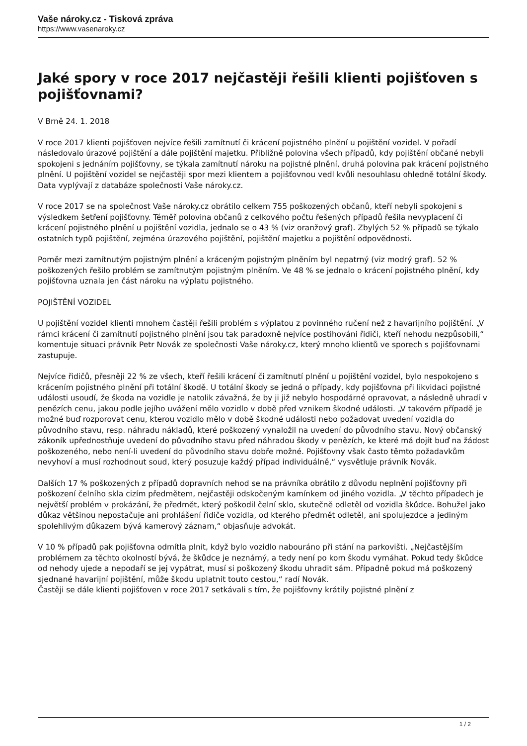Vaše nároky.cz - Tisková zpráva
https://www.vasenaroky.cz
Jaké spory v roce 2017 nejčastěji řešili klienti pojišťoven s pojišťovnami?
V Brně 24. 1. 2018
V roce 2017 klienti pojišťoven nejvíce řešili zamítnutí či krácení pojistného plnění u pojištění vozidel. V pořadí následovalo úrazové pojištění a dále pojištění majetku. Přibližně polovina všech případů, kdy pojištění občané nebyli spokojeni s jednáním pojišťovny, se týkala zamítnutí nároku na pojistné plnění, druhá polovina pak krácení pojistného plnění. U pojištění vozidel se nejčastěji spor mezi klientem a pojišťovnou vedl kvůli nesouhlasu ohledně totální škody. Data vyplývají z databáze společnosti Vaše nároky.cz.
V roce 2017 se na společnost Vaše nároky.cz obrátilo celkem 755 poškozených občanů, kteří nebyli spokojeni s výsledkem šetření pojišťovny. Téměř polovina občanů z celkového počtu řešených případů řešila nevyplacení či krácení pojistného plnění u pojištění vozidla, jednalo se o 43 % (viz oranžový graf). Zbylých 52 % případů se týkalo ostatních typů pojištění, zejména úrazového pojištění, pojištění majetku a pojištění odpovědnosti.
Poměr mezi zamítnutým pojistným plnění a kráceným pojistným plněním byl nepatrný (viz modrý graf). 52 % poškozených řešilo problém se zamítnutým pojistným plněním. Ve 48 % se jednalo o krácení pojistného plnění, kdy pojišťovna uznala jen část nároku na výplatu pojistného.
POJIŠTĚNÍ VOZIDEL
U pojištění vozidel klienti mnohem častěji řešili problém s výplatou z povinného ručení než z havarijního pojištění. „V rámci krácení či zamítnutí pojistného plnění jsou tak paradoxně nejvíce postihováni řidiči, kteří nehodu nezpůsobili,“ komentuje situaci právník Petr Novák ze společnosti Vaše nároky.cz, který mnoho klientů ve sporech s pojišťovnami zastupuje.
Nejvíce řidičů, přesněji 22 % ze všech, kteří řešili krácení či zamítnutí plnění u pojištění vozidel, bylo nespokojeno s krácením pojistného plnění při totální škodě. U totální škody se jedná o případy, kdy pojišťovna při likvidaci pojistné události usoudí, že škoda na vozidle je natolik závažná, že by ji již nebylo hospodárné opravovat, a následně uhradí v penězích cenu, jakou podle jejího uvážení mělo vozidlo v době před vznikem škodné události. „V takovém případě je možné buď rozporovat cenu, kterou vozidlo mělo v době škodné události nebo požadovat uvedení vozidla do původního stavu, resp. náhradu nákladů, které poškozený vynaložil na uvedení do původního stavu. Nový občanský zákoník upřednostňuje uvedení do původního stavu před náhradou škody v penězích, ke které má dojít buď na žádost poškozeného, nebo není-li uvedení do původního stavu dobře možné. Pojišťovny však často těmto požadavkům nevyhoví a musí rozhodnout soud, který posuzuje každý případ individuálně,“ vysvětluje právník Novák.
Dalších 17 % poškozených z případů dopravních nehod se na právníka obrátilo z důvodu neplnění pojišťovny při poškození čelního skla cizím předmětem, nejčastěji odskočeným kamínkem od jiného vozidla. „V těchto případech je největší problém v prokázání, že předmět, který poškodil čelní sklo, skutečně odletěl od vozidla škůdce. Bohužel jako důkaz většinou nepostačuje ani prohlášení řidiče vozidla, od kterého předmět odletěl, ani spolujezdce a jediným spolehlivým důkazem bývá kamerový záznam,“ objasňuje advokát.
V 10 % případů pak pojišťovna odmítla plnit, když bylo vozidlo nabouráno při stání na parkovišti. „Nejčastějším problémem za těchto okolností bývá, že škůdce je neznámý, a tedy není po kom škodu vymáhat. Pokud tedy škůdce od nehody ujede a nepodaří se jej vypátrat, musí si poškozený škodu uhradit sám. Případně pokud má poškozený sjednané havarijní pojištění, může škodu uplatnit touto cestou,“ radí Novák.
Častěji se dále klienti pojišťoven v roce 2017 setkávali s tím, že pojišťovny krátily pojistné plnění z
1 / 2